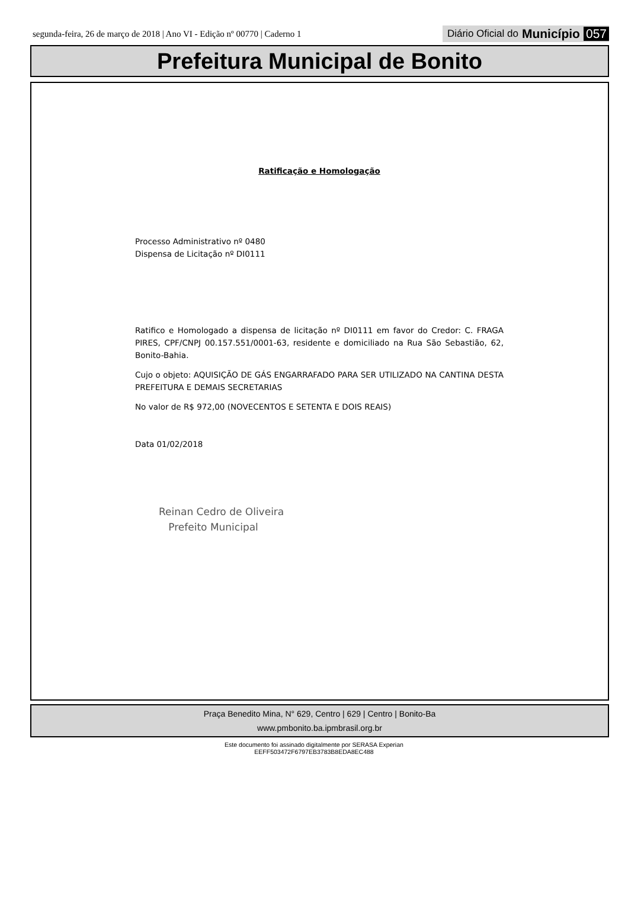segunda-feira, 26 de março de 2018 | Ano VI - Edição nº 00770 | Caderno 1 Diário Oficial do Município 057
Prefeitura Municipal de Bonito
Ratificação e Homologação
Processo Administrativo nº 0480
Dispensa de Licitação nº DI0111
Ratifico e Homologado a dispensa de licitação nº DI0111 em favor do Credor: C. FRAGA PIRES, CPF/CNPJ 00.157.551/0001-63, residente e domiciliado na Rua São Sebastião, 62, Bonito-Bahia.
Cujo o objeto: AQUISIÇÃO DE GÁS ENGARRAFADO PARA SER UTILIZADO NA CANTINA DESTA PREFEITURA E DEMAIS SECRETARIAS
No valor de R$ 972,00 (NOVECENTOS E SETENTA E DOIS REAIS)
Data 01/02/2018
Reinan Cedro de Oliveira
Prefeito Municipal
Praça Benedito Mina, N° 629, Centro | 629 | Centro | Bonito-Ba
www.pmbonito.ba.ipmbrasil.org.br
Este documento foi assinado digitalmente por SERASA Experian
EEFF503472F6797EB3783B8EDA8EC488